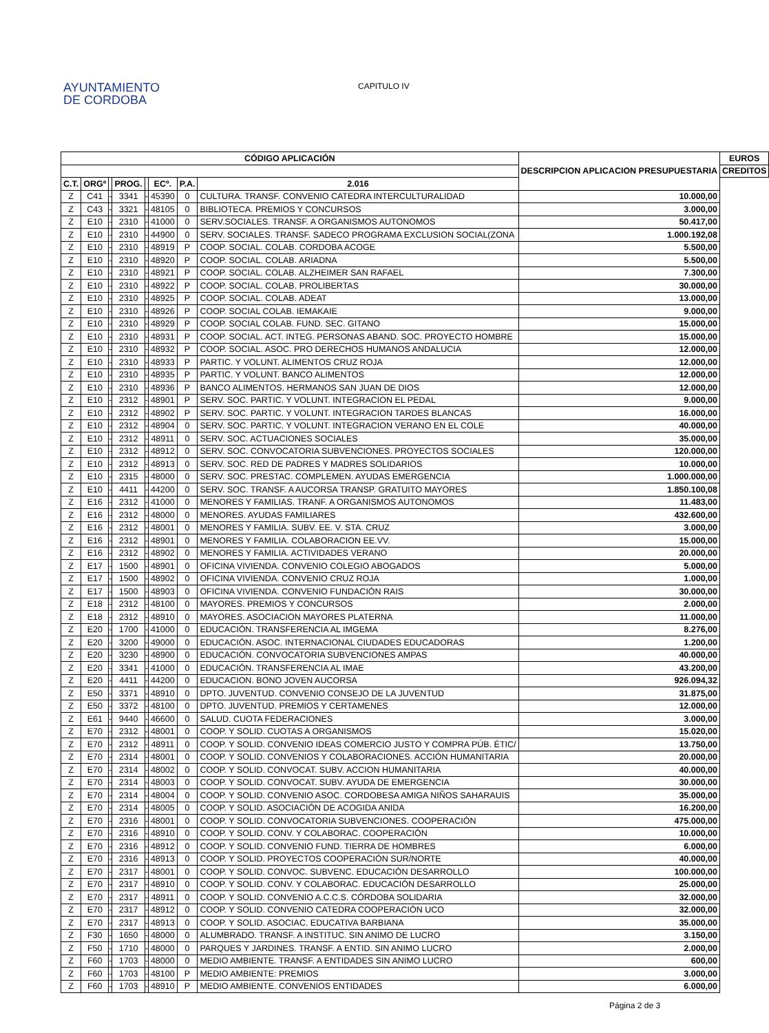AYUNTAMIENTO
DE CORDOBA
CAPITULO IV
| CÓDIGO APLICACIÓN | | | | | | | | DESCRIPCION APLICACION PRESUPUESTARIA | EUROS |
| --- | --- | --- | --- | --- | --- | --- | --- | --- | --- |
| | | | | | | | | | CREDITOS |
| C.T. | ORGº | | PROG. | | ECº. | P.A. | | | 2.016 |
| Z | C41 | - | 3341 | - | 45390 | 0 | CULTURA. TRANSF. CONVENIO CATEDRA INTERCULTURALIDAD | 10.000,00 | |
| Z | C43 | - | 3321 | - | 48105 | 0 | BIBLIOTECA. PREMIOS Y CONCURSOS | 3.000,00 | |
| Z | E10 | - | 2310 | - | 41000 | 0 | SERV.SOCIALES. TRANSF. A ORGANISMOS AUTONOMOS | 50.417,00 | |
| Z | E10 | - | 2310 | - | 44900 | 0 | SERV. SOCIALES. TRANSF. SADECO PROGRAMA EXCLUSION SOCIAL(ZONA | 1.000.192,08 | |
| Z | E10 | - | 2310 | - | 48919 | P | COOP. SOCIAL. COLAB. CORDOBA ACOGE | 5.500,00 | |
| Z | E10 | - | 2310 | - | 48920 | P | COOP. SOCIAL. COLAB. ARIADNA | 5.500,00 | |
| Z | E10 | - | 2310 | - | 48921 | P | COOP. SOCIAL. COLAB. ALZHEIMER SAN RAFAEL | 7.300,00 | |
| Z | E10 | - | 2310 | - | 48922 | P | COOP. SOCIAL. COLAB. PROLIBERTAS | 30.000,00 | |
| Z | E10 | - | 2310 | - | 48925 | P | COOP. SOCIAL. COLAB. ADEAT | 13.000,00 | |
| Z | E10 | - | 2310 | - | 48926 | P | COOP. SOCIAL COLAB. IEMAKAIE | 9.000,00 | |
| Z | E10 | - | 2310 | - | 48929 | P | COOP. SOCIAL COLAB. FUND. SEC. GITANO | 15.000,00 | |
| Z | E10 | - | 2310 | - | 48931 | P | COOP. SOCIAL. ACT. INTEG. PERSONAS ABAND. SOC. PROYECTO HOMBRE | 15.000,00 | |
| Z | E10 | - | 2310 | - | 48932 | P | COOP. SOCIAL. ASOC. PRO DERECHOS HUMANOS ANDALUCIA | 12.000,00 | |
| Z | E10 | - | 2310 | - | 48933 | P | PARTIC. Y VOLUNT. ALIMENTOS CRUZ ROJA | 12.000,00 | |
| Z | E10 | - | 2310 | - | 48935 | P | PARTIC. Y VOLUNT. BANCO ALIMENTOS | 12.000,00 | |
| Z | E10 | - | 2310 | - | 48936 | P | BANCO ALIMENTOS. HERMANOS SAN JUAN DE DIOS | 12.000,00 | |
| Z | E10 | - | 2312 | - | 48901 | P | SERV. SOC. PARTIC. Y VOLUNT. INTEGRACION EL PEDAL | 9.000,00 | |
| Z | E10 | - | 2312 | - | 48902 | P | SERV. SOC. PARTIC. Y VOLUNT. INTEGRACION TARDES BLANCAS | 16.000,00 | |
| Z | E10 | - | 2312 | - | 48904 | 0 | SERV. SOC. PARTIC. Y VOLUNT. INTEGRACION VERANO EN EL COLE | 40.000,00 | |
| Z | E10 | - | 2312 | - | 48911 | 0 | SERV. SOC. ACTUACIONES SOCIALES | 35.000,00 | |
| Z | E10 | - | 2312 | - | 48912 | 0 | SERV. SOC. CONVOCATORIA SUBVENCIONES. PROYECTOS SOCIALES | 120.000,00 | |
| Z | E10 | - | 2312 | - | 48913 | 0 | SERV. SOC. RED DE PADRES Y MADRES SOLIDARIOS | 10.000,00 | |
| Z | E10 | - | 2315 | - | 48000 | 0 | SERV. SOC. PRESTAC. COMPLEMEN. AYUDAS EMERGENCIA | 1.000.000,00 | |
| Z | E10 | - | 4411 | - | 44200 | 0 | SERV. SOC. TRANSF. A AUCORSA TRANSP. GRATUITO MAYORES | 1.850.100,08 | |
| Z | E16 | - | 2312 | - | 41000 | 0 | MENORES Y FAMILIAS. TRANF. A ORGANISMOS AUTONOMOS | 11.483,00 | |
| Z | E16 | - | 2312 | - | 48000 | 0 | MENORES. AYUDAS FAMILIARES | 432.600,00 | |
| Z | E16 | - | 2312 | - | 48001 | 0 | MENORES Y FAMILIA. SUBV. EE. V. STA. CRUZ | 3.000,00 | |
| Z | E16 | - | 2312 | - | 48901 | 0 | MENORES Y FAMILIA. COLABORACION EE.VV. | 15.000,00 | |
| Z | E16 | - | 2312 | - | 48902 | 0 | MENORES Y FAMILIA. ACTIVIDADES VERANO | 20.000,00 | |
| Z | E17 | - | 1500 | - | 48901 | 0 | OFICINA VIVIENDA. CONVENIO COLEGIO ABOGADOS | 5.000,00 | |
| Z | E17 | - | 1500 | - | 48902 | 0 | OFICINA VIVIENDA. CONVENIO CRUZ ROJA | 1.000,00 | |
| Z | E17 | - | 1500 | - | 48903 | 0 | OFICINA VIVIENDA. CONVENIO FUNDACIÓN RAIS | 30.000,00 | |
| Z | E18 | - | 2312 | - | 48100 | 0 | MAYORES. PREMIOS Y CONCURSOS | 2.000,00 | |
| Z | E18 | - | 2312 | - | 48910 | 0 | MAYORES. ASOCIACION MAYORES PLATERNA | 11.000,00 | |
| Z | E20 | - | 1700 | - | 41000 | 0 | EDUCACIÓN. TRANSFERENCIA AL IMGEMA | 8.276,00 | |
| Z | E20 | - | 3200 | - | 49000 | 0 | EDUCACIÓN. ASOC. INTERNACIONAL CIUDADES EDUCADORAS | 1.200,00 | |
| Z | E20 | - | 3230 | - | 48900 | 0 | EDUCACIÓN. CONVOCATORIA SUBVENCIONES AMPAS | 40.000,00 | |
| Z | E20 | - | 3341 | - | 41000 | 0 | EDUCACIÓN. TRANSFERENCIA AL IMAE | 43.200,00 | |
| Z | E20 | - | 4411 | - | 44200 | 0 | EDUCACION. BONO JOVEN AUCORSA | 926.094,32 | |
| Z | E50 | - | 3371 | - | 48910 | 0 | DPTO. JUVENTUD. CONVENIO CONSEJO DE LA JUVENTUD | 31.875,00 | |
| Z | E50 | - | 3372 | - | 48100 | 0 | DPTO. JUVENTUD. PREMIOS Y CERTAMENES | 12.000,00 | |
| Z | E61 | - | 9440 | - | 46600 | 0 | SALUD. CUOTA FEDERACIONES | 3.000,00 | |
| Z | E70 | - | 2312 | - | 48001 | 0 | COOP. Y SOLID. CUOTAS A ORGANISMOS | 15.020,00 | |
| Z | E70 | - | 2312 | - | 48911 | 0 | COOP. Y SOLID. CONVENIO IDEAS COMERCIO JUSTO Y COMPRA PÚB. ÉTIC/ | 13.750,00 | |
| Z | E70 | - | 2314 | - | 48001 | 0 | COOP. Y SOLID. CONVENIOS Y COLABORACIONES. ACCIÓN HUMANITARIA | 20.000,00 | |
| Z | E70 | - | 2314 | - | 48002 | 0 | COOP. Y SOLID. CONVOCAT. SUBV. ACCION HUMANITARIA | 40.000,00 | |
| Z | E70 | - | 2314 | - | 48003 | 0 | COOP. Y SOLID. CONVOCAT. SUBV. AYUDA DE EMERGENCIA | 30.000,00 | |
| Z | E70 | - | 2314 | - | 48004 | 0 | COOP. Y SOLID. CONVENIO ASOC. CORDOBESA AMIGA NIÑOS SAHARAUIS | 35.000,00 | |
| Z | E70 | - | 2314 | - | 48005 | 0 | COOP. Y SOLID. ASOCIACIÓN DE ACOGIDA ANIDA | 16.200,00 | |
| Z | E70 | - | 2316 | - | 48001 | 0 | COOP. Y SOLID. CONVOCATORIA SUBVENCIONES. COOPERACIÓN | 475.000,00 | |
| Z | E70 | - | 2316 | - | 48910 | 0 | COOP. Y SOLID. CONV. Y COLABORAC. COOPERACIÓN | 10.000,00 | |
| Z | E70 | - | 2316 | - | 48912 | 0 | COOP. Y SOLID. CONVENIO FUND. TIERRA DE HOMBRES | 6.000,00 | |
| Z | E70 | - | 2316 | - | 48913 | 0 | COOP. Y SOLID. PROYECTOS COOPERACIÓN SUR/NORTE | 40.000,00 | |
| Z | E70 | - | 2317 | - | 48001 | 0 | COOP. Y SOLID. CONVOC. SUBVENC. EDUCACIÓN DESARROLLO | 100.000,00 | |
| Z | E70 | - | 2317 | - | 48910 | 0 | COOP. Y SOLID. CONV. Y COLABORAC. EDUCACIÓN DESARROLLO | 25.000,00 | |
| Z | E70 | - | 2317 | - | 48911 | 0 | COOP. Y SOLID. CONVENIO A.C.C.S. CÓRDOBA SOLIDARIA | 32.000,00 | |
| Z | E70 | - | 2317 | - | 48912 | 0 | COOP. Y SOLID. CONVENIO CATEDRA COOPERACIÓN UCO | 32.000,00 | |
| Z | E70 | - | 2317 | - | 48913 | 0 | COOP. Y SOLID. ASOCIAC. EDUCATIVA BARBIANA | 35.000,00 | |
| Z | F30 | - | 1650 | - | 48000 | 0 | ALUMBRADO. TRANSF. A INSTITUC. SIN ANIMO DE LUCRO | 3.150,00 | |
| Z | F50 | - | 1710 | - | 48000 | 0 | PARQUES Y JARDINES. TRANSF. A ENTID. SIN ANIMO LUCRO | 2.000,00 | |
| Z | F60 | - | 1703 | - | 48000 | 0 | MEDIO AMBIENTE. TRANSF. A ENTIDADES SIN ANIMO LUCRO | 600,00 | |
| Z | F60 | - | 1703 | - | 48100 | P | MEDIO AMBIENTE: PREMIOS | 3.000,00 | |
| Z | F60 | - | 1703 | - | 48910 | P | MEDIO AMBIENTE. CONVENIOS ENTIDADES | 6.000,00 | |
Página 2 de 3